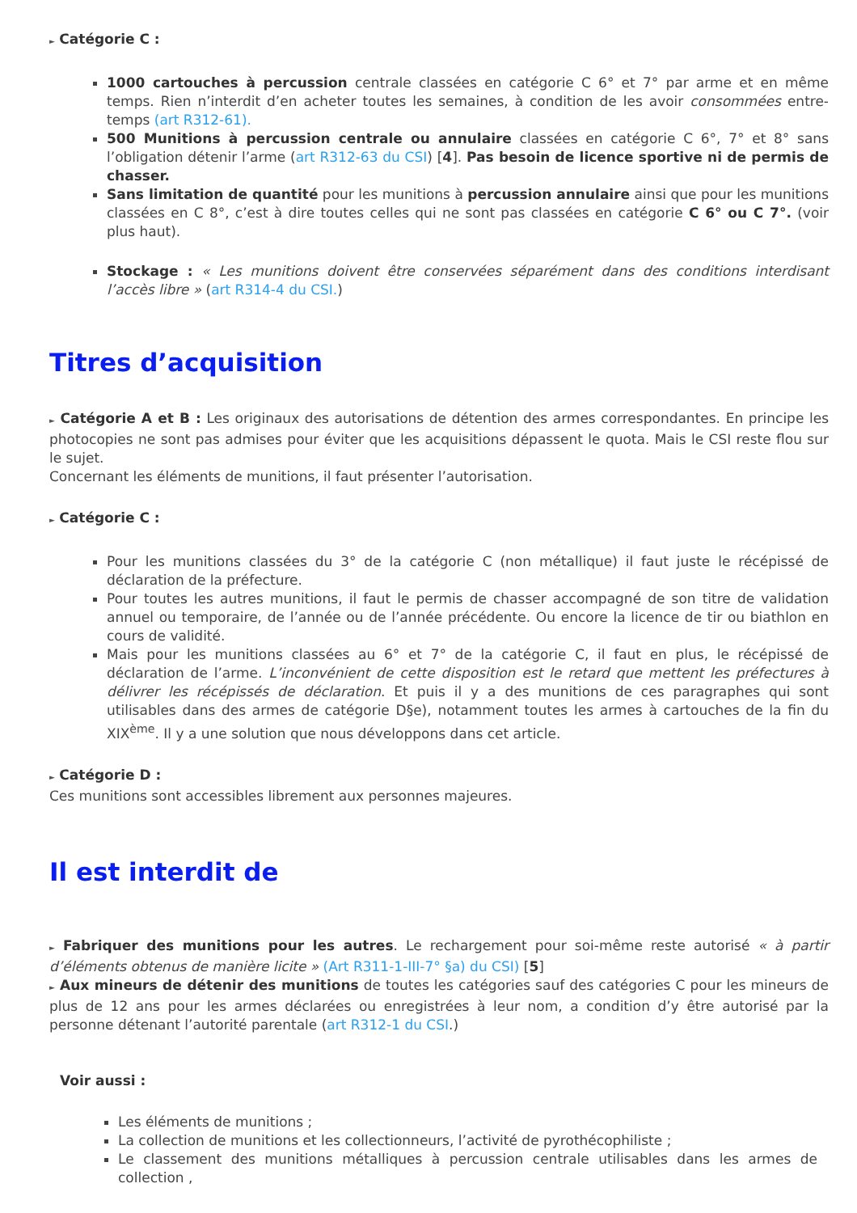► Catégorie C :
1000 cartouches à percussion centrale classées en catégorie C 6° et 7° par arme et en même temps. Rien n’interdit d’en acheter toutes les semaines, à condition de les avoir consommées entre-temps (art R312-61).
500 Munitions à percussion centrale ou annulaire classées en catégorie C 6°, 7° et 8° sans l’obligation détenir l’arme (art R312-63 du CSI) [4]. Pas besoin de licence sportive ni de permis de chasser.
Sans limitation de quantité pour les munitions à percussion annulaire ainsi que pour les munitions classées en C 8°, c’est à dire toutes celles qui ne sont pas classées en catégorie C 6° ou C 7°. (voir plus haut).
Stockage : « Les munitions doivent être conservées séparément dans des conditions interdisant l’accès libre » (art R314-4 du CSI.)
Titres d’acquisition
► Catégorie A et B : Les originaux des autorisations de détention des armes correspondantes. En principe les photocopies ne sont pas admises pour éviter que les acquisitions dépassent le quota. Mais le CSI reste flou sur le sujet.
Concernant les éléments de munitions, il faut présenter l’autorisation.
► Catégorie C :
Pour les munitions classées du 3° de la catégorie C (non métallique) il faut juste le récépissé de déclaration de la préfecture.
Pour toutes les autres munitions, il faut le permis de chasser accompagné de son titre de validation annuel ou temporaire, de l’année ou de l’année précédente. Ou encore la licence de tir ou biathlon en cours de validité.
Mais pour les munitions classées au 6° et 7° de la catégorie C, il faut en plus, le récépissé de déclaration de l’arme. L’inconvénient de cette disposition est le retard que mettent les préfectures à délivrer les récépissés de déclaration. Et puis il y a des munitions de ces paragraphes qui sont utilisables dans des armes de catégorie D§e), notamment toutes les armes à cartouches de la fin du XIX<sup>ème</sup>. Il y a une solution que nous développons dans cet article.
► Catégorie D :
Ces munitions sont accessibles librement aux personnes majeures.
Il est interdit de
► Fabriquer des munitions pour les autres. Le rechargement pour soi-même reste autorisé « à partir d’éléments obtenus de manière licite » (Art R311-1-III-7° §a) du CSI) [5]
► Aux mineurs de détenir des munitions de toutes les catégories sauf des catégories C pour les mineurs de plus de 12 ans pour les armes déclarées ou enregistrées à leur nom, a condition d’y être autorisé par la personne détenant l’autorité parentale (art R312-1 du CSI.)
Voir aussi :
Les éléments de munitions ;
La collection de munitions et les collectionneurs, l’activité de pyrothécophiliste ;
Le classement des munitions métalliques à percussion centrale utilisables dans les armes de collection ,